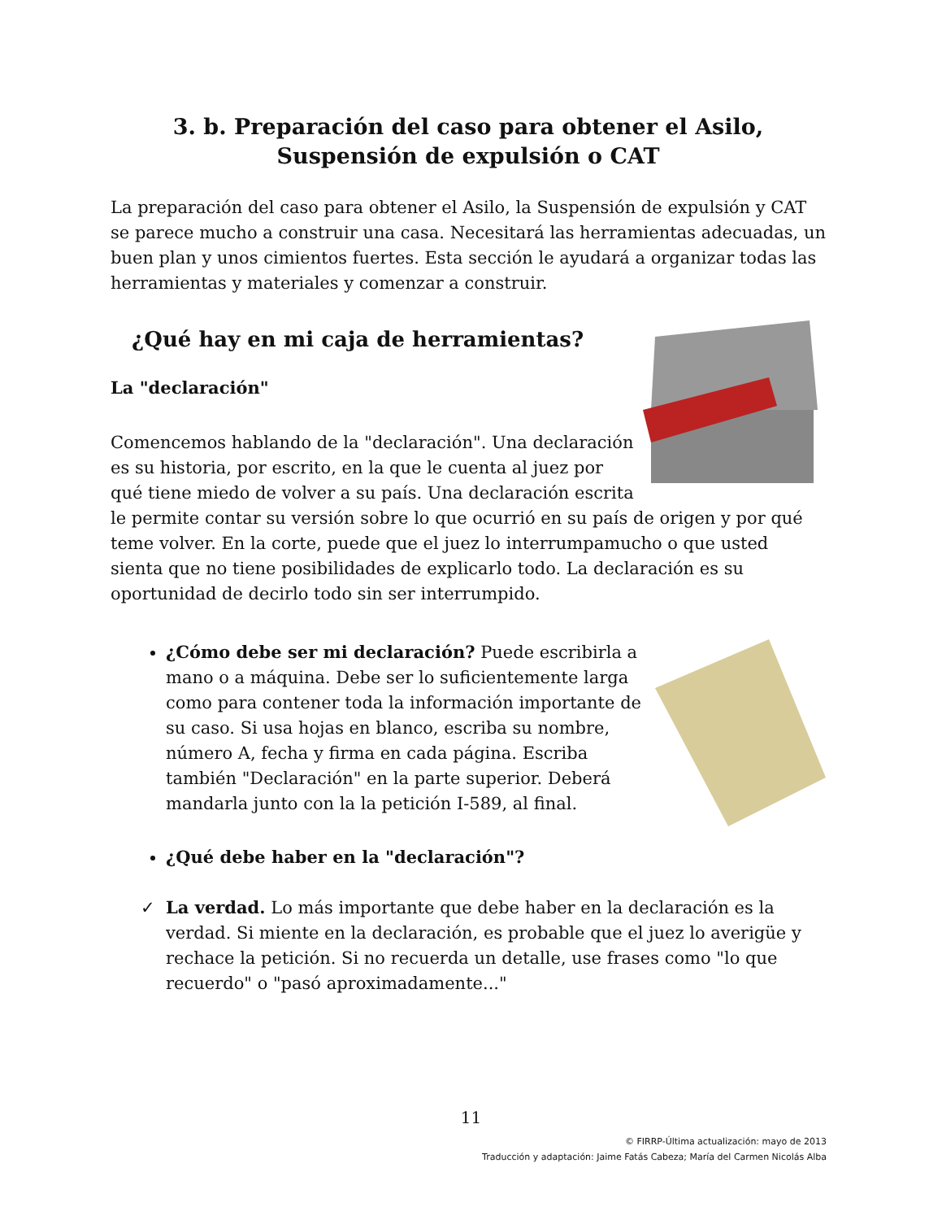3. b. Preparación del caso para obtener el Asilo, Suspensión de expulsión o CAT
La preparación del caso para obtener el Asilo, la Suspensión de expulsión y CAT se parece mucho a construir una casa. Necesitará las herramientas adecuadas, un buen plan y unos cimientos fuertes. Esta sección le ayudará a organizar todas las herramientas y materiales y comenzar a construir.
¿Qué hay en mi caja de herramientas?
La "declaración"
Comencemos hablando de la "declaración". Una declaración es su historia, por escrito, en la que le cuenta al juez por qué tiene miedo de volver a su país. Una declaración escrita le permite contar su versión sobre lo que ocurrió en su país de origen y por qué teme volver. En la corte, puede que el juez lo interrumpamucho o que usted sienta que no tiene posibilidades de explicarlo todo. La declaración es su oportunidad de decirlo todo sin ser interrumpido.
¿Cómo debe ser mi declaración? Puede escribirla a mano o a máquina. Debe ser lo suficientemente larga como para contener toda la información importante de su caso. Si usa hojas en blanco, escriba su nombre, número A, fecha y firma en cada página. Escriba también "Declaración" en la parte superior. Deberá mandarla junto con la la petición I-589, al final.
¿Qué debe haber en la "declaración"?
La verdad. Lo más importante que debe haber en la declaración es la verdad. Si miente en la declaración, es probable que el juez lo averigüe y rechace la petición. Si no recuerda un detalle, use frases como "lo que recuerdo" o "pasó aproximadamente..."
11
© FIRRP-Última actualización: mayo de 2013
Traducción y adaptación: Jaime Fatás Cabeza; María del Carmen Nicolás Alba